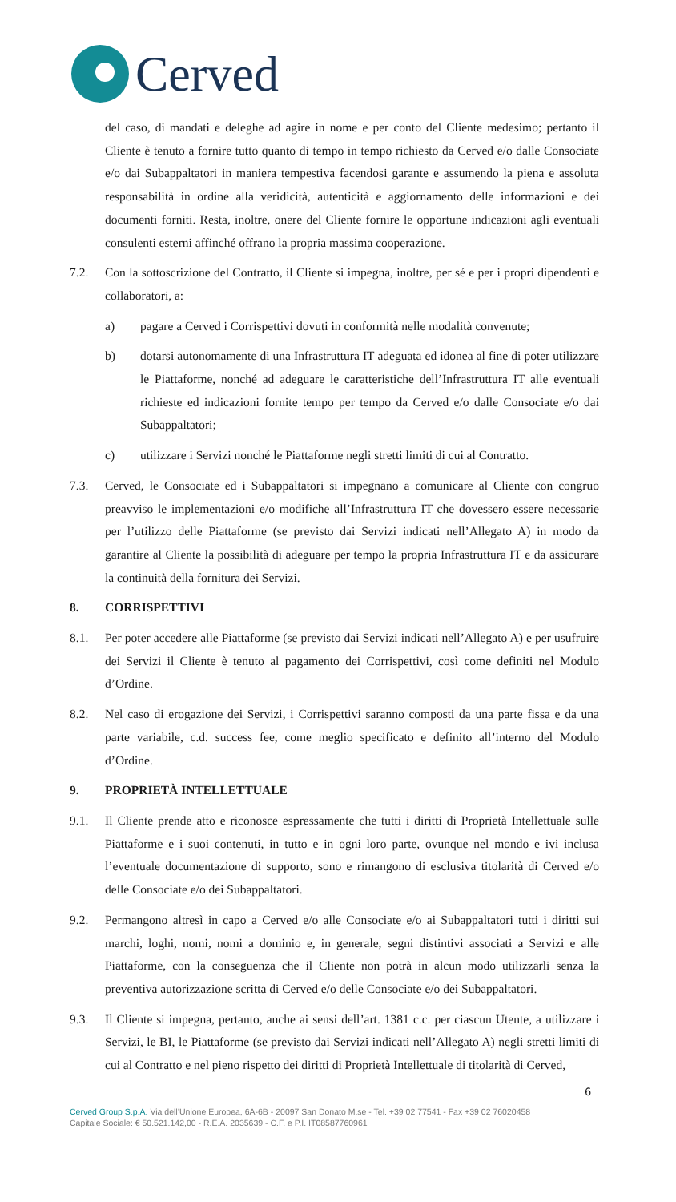Cerved
del caso, di mandati e deleghe ad agire in nome e per conto del Cliente medesimo; pertanto il Cliente è tenuto a fornire tutto quanto di tempo in tempo richiesto da Cerved e/o dalle Consociate e/o dai Subappaltatori in maniera tempestiva facendosi garante e assumendo la piena e assoluta responsabilità in ordine alla veridicità, autenticità e aggiornamento delle informazioni e dei documenti forniti. Resta, inoltre, onere del Cliente fornire le opportune indicazioni agli eventuali consulenti esterni affinché offrano la propria massima cooperazione.
7.2. Con la sottoscrizione del Contratto, il Cliente si impegna, inoltre, per sé e per i propri dipendenti e collaboratori, a:
a) pagare a Cerved i Corrispettivi dovuti in conformità nelle modalità convenute;
b) dotarsi autonomamente di una Infrastruttura IT adeguata ed idonea al fine di poter utilizzare le Piattaforme, nonché ad adeguare le caratteristiche dell’Infrastruttura IT alle eventuali richieste ed indicazioni fornite tempo per tempo da Cerved e/o dalle Consociate e/o dai Subappaltatori;
c) utilizzare i Servizi nonché le Piattaforme negli stretti limiti di cui al Contratto.
7.3. Cerved, le Consociate ed i Subappaltatori si impegnano a comunicare al Cliente con congruo preavviso le implementazioni e/o modifiche all’Infrastruttura IT che dovessero essere necessarie per l’utilizzo delle Piattaforme (se previsto dai Servizi indicati nell’Allegato A) in modo da garantire al Cliente la possibilità di adeguare per tempo la propria Infrastruttura IT e da assicurare la continuità della fornitura dei Servizi.
8. CORRISPETTIVI
8.1. Per poter accedere alle Piattaforme (se previsto dai Servizi indicati nell’Allegato A) e per usufruire dei Servizi il Cliente è tenuto al pagamento dei Corrispettivi, così come definiti nel Modulo d’Ordine.
8.2. Nel caso di erogazione dei Servizi, i Corrispettivi saranno composti da una parte fissa e da una parte variabile, c.d. success fee, come meglio specificato e definito all’interno del Modulo d’Ordine.
9. PROPRIETÀ INTELLETTUALE
9.1. Il Cliente prende atto e riconosce espressamente che tutti i diritti di Proprietà Intellettuale sulle Piattaforme e i suoi contenuti, in tutto e in ogni loro parte, ovunque nel mondo e ivi inclusa l’eventuale documentazione di supporto, sono e rimangono di esclusiva titolarità di Cerved e/o delle Consociate e/o dei Subappaltatori.
9.2. Permangono altresì in capo a Cerved e/o alle Consociate e/o ai Subappaltatori tutti i diritti sui marchi, loghi, nomi, nomi a dominio e, in generale, segni distintivi associati a Servizi e alle Piattaforme, con la conseguenza che il Cliente non potrà in alcun modo utilizzarli senza la preventiva autorizzazione scritta di Cerved e/o delle Consociate e/o dei Subappaltatori.
9.3. Il Cliente si impegna, pertanto, anche ai sensi dell’art. 1381 c.c. per ciascun Utente, a utilizzare i Servizi, le BI, le Piattaforme (se previsto dai Servizi indicati nell’Allegato A) negli stretti limiti di cui al Contratto e nel pieno rispetto dei diritti di Proprietà Intellettuale di titolarità di Cerved,
6
Cerved Group S.p.A. Via dell’Unione Europea, 6A-6B - 20097 San Donato M.se - Tel. +39 02 77541 - Fax +39 02 76020458
Capitale Sociale: € 50.521.142,00 - R.E.A. 2035639 - C.F. e P.I. IT08587760961